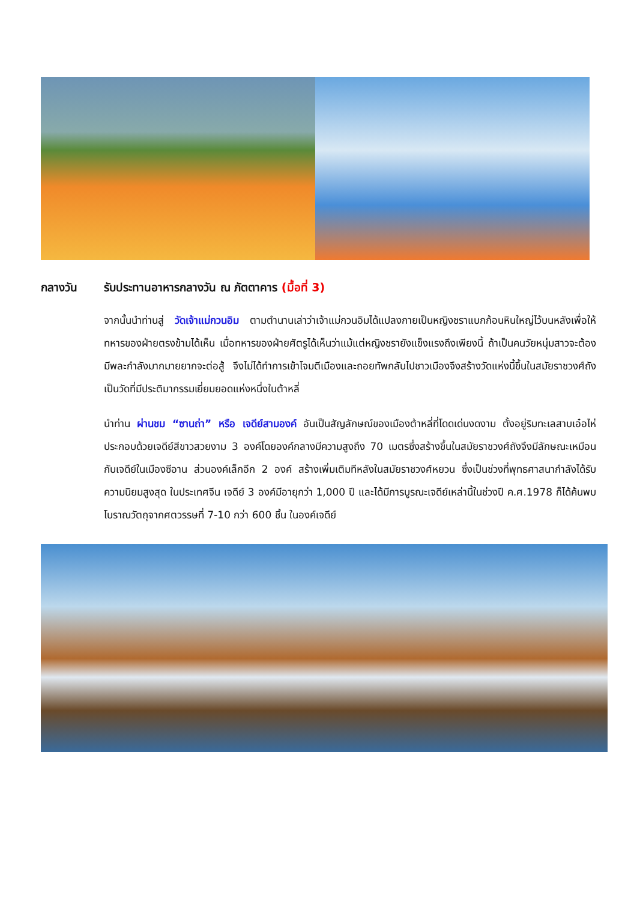กลางวัน รับประทานอาหารกลางวัน ณ ภัตตาคาร (มื้อที่ 3)
จากนั้นนำท่านสู่ วัดเจ้าแม่กวนอิม ตามตำนานเล่าว่าเจ้าแม่กวนอิมได้แปลงกายเป็นหญิงชราแบกก้อนหินใหญ่ไว้บนหลังเพื่อให้ทหารของฝ่ายตรงข้ามได้เห็น เมื่อทหารของฝ่ายศัตรูได้เห็นว่าแม้แต่หญิงชรายังแข็งแรงถึงเพียงนี้ ถ้าเป็นคนวัยหนุ่มสาวจะต้องมีพละกำลังมากมายยากจะต่อสู้ จึงไม่ได้ทำการเข้าโจมตีเมืองและถอยทัพกลับไปชาวเมืองจึงสร้างวัดแห่งนี้ขึ้นในสมัยราชวงศ์ถัง เป็นวัดที่มีประติมากรรมเยี่ยมยอดแห่งหนึ่งในต้าหลี่
นำท่าน ผ่านชม “ซานถ่า” หรือ เจดีย์สามองค์ อันเป็นสัญลักษณ์ของเมืองต้าหลี่ที่โดดเด่นงดงาม ตั้งอยู่ริมทะเลสาบเอ๋อไห่ ประกอบด้วยเจดีย์สีขาวสวยงาม 3 องค์โดยองค์กลางมีความสูงถึง 70 เมตรซึ่งสร้างขึ้นในสมัยราชวงศ์ถังจึงมีลักษณะเหมือนกับเจดีย์ในเมืองซีอาน ส่วนองค์เล็กอีก 2 องค์ สร้างเพิ่มเติมทีหลังในสมัยราชวงศ์หยวน ซึ่งเป็นช่วงที่พุทธศาสนากำลังได้รับความนิยมสูงสุด ในประเทศจีน เจดีย์ 3 องค์มีอายุกว่า 1,000 ปี และได้มีการบูรณะเจดีย์เหล่านี้ในช่วงปี ค.ศ.1978 ก็ได้ค้นพบโบราณวัตถุจากศตวรรษที่ 7-10 กว่า 600 ชิ้น ในองค์เจดีย์